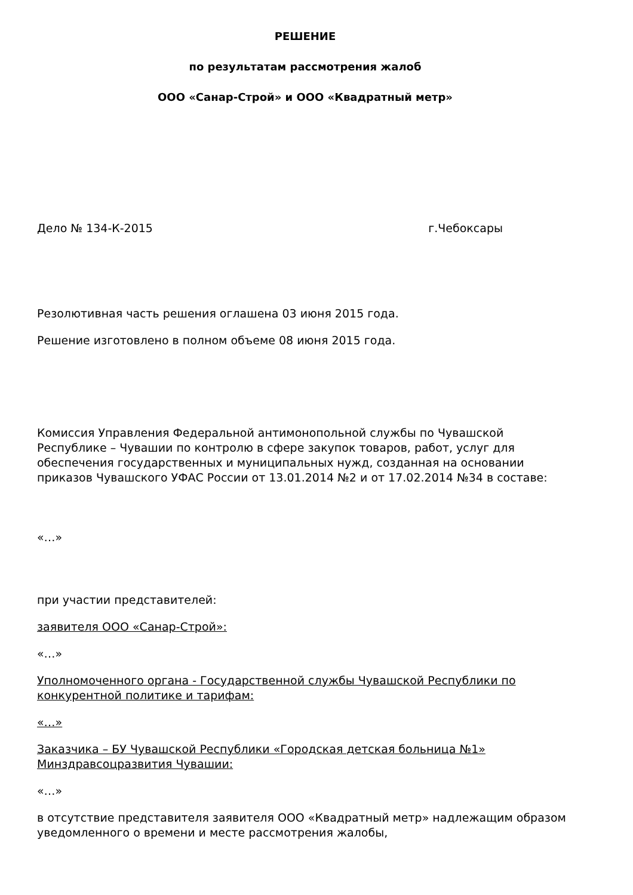РЕШЕНИЕ
по результатам рассмотрения жалоб
ООО «Санар-Строй» и ООО «Квадратный метр»
Дело № 134-К-2015 г.Чебоксары
Резолютивная часть решения оглашена 03 июня 2015 года.
Решение изготовлено в полном объеме 08 июня 2015 года.
Комиссия Управления Федеральной антимонопольной службы по Чувашской Республике – Чувашии по контролю в сфере закупок товаров, работ, услуг для обеспечения государственных и муниципальных нужд, созданная на основании приказов Чувашского УФАС России от 13.01.2014 №2 и от 17.02.2014 №34 в составе:
«…»
при участии представителей:
заявителя ООО «Санар-Строй»:
«…»
Уполномоченного органа - Государственной службы Чувашской Республики по конкурентной политике и тарифам:
«…»
Заказчика – БУ Чувашской Республики «Городская детская больница №1» Минздравсоцразвития Чувашии:
«…»
в отсутствие представителя заявителя ООО «Квадратный метр» надлежащим образом уведомленного о времени и месте рассмотрения жалобы,